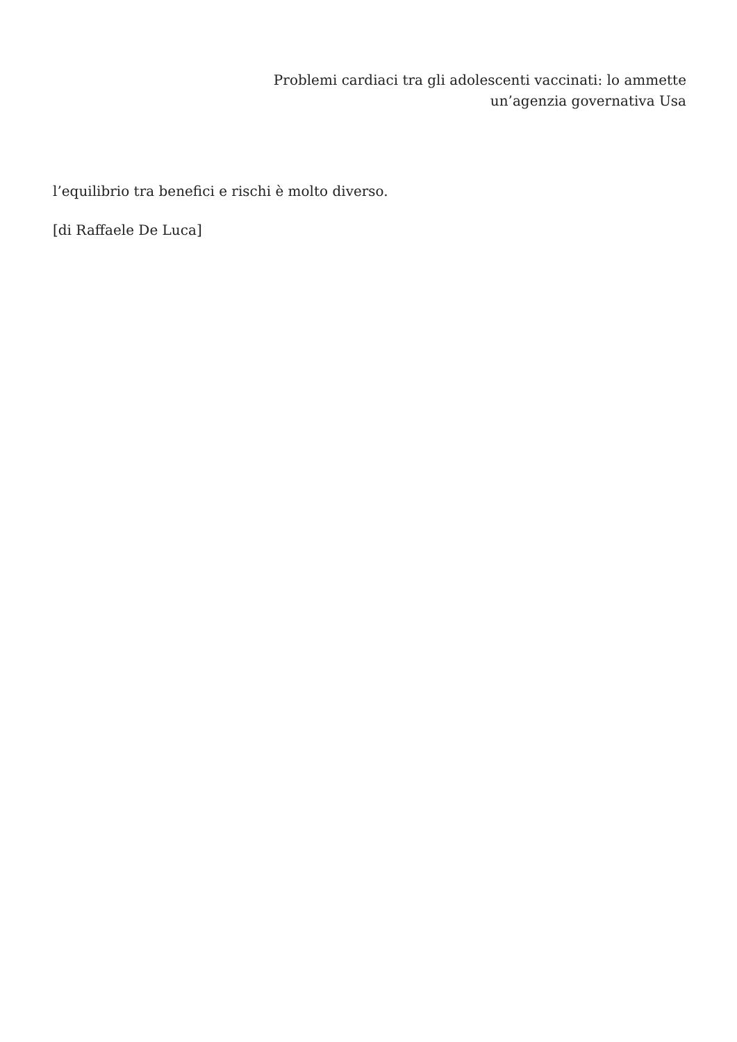Problemi cardiaci tra gli adolescenti vaccinati: lo ammette
un’agenzia governativa Usa
l’equilibrio tra benefici e rischi è molto diverso.
[di Raffaele De Luca]